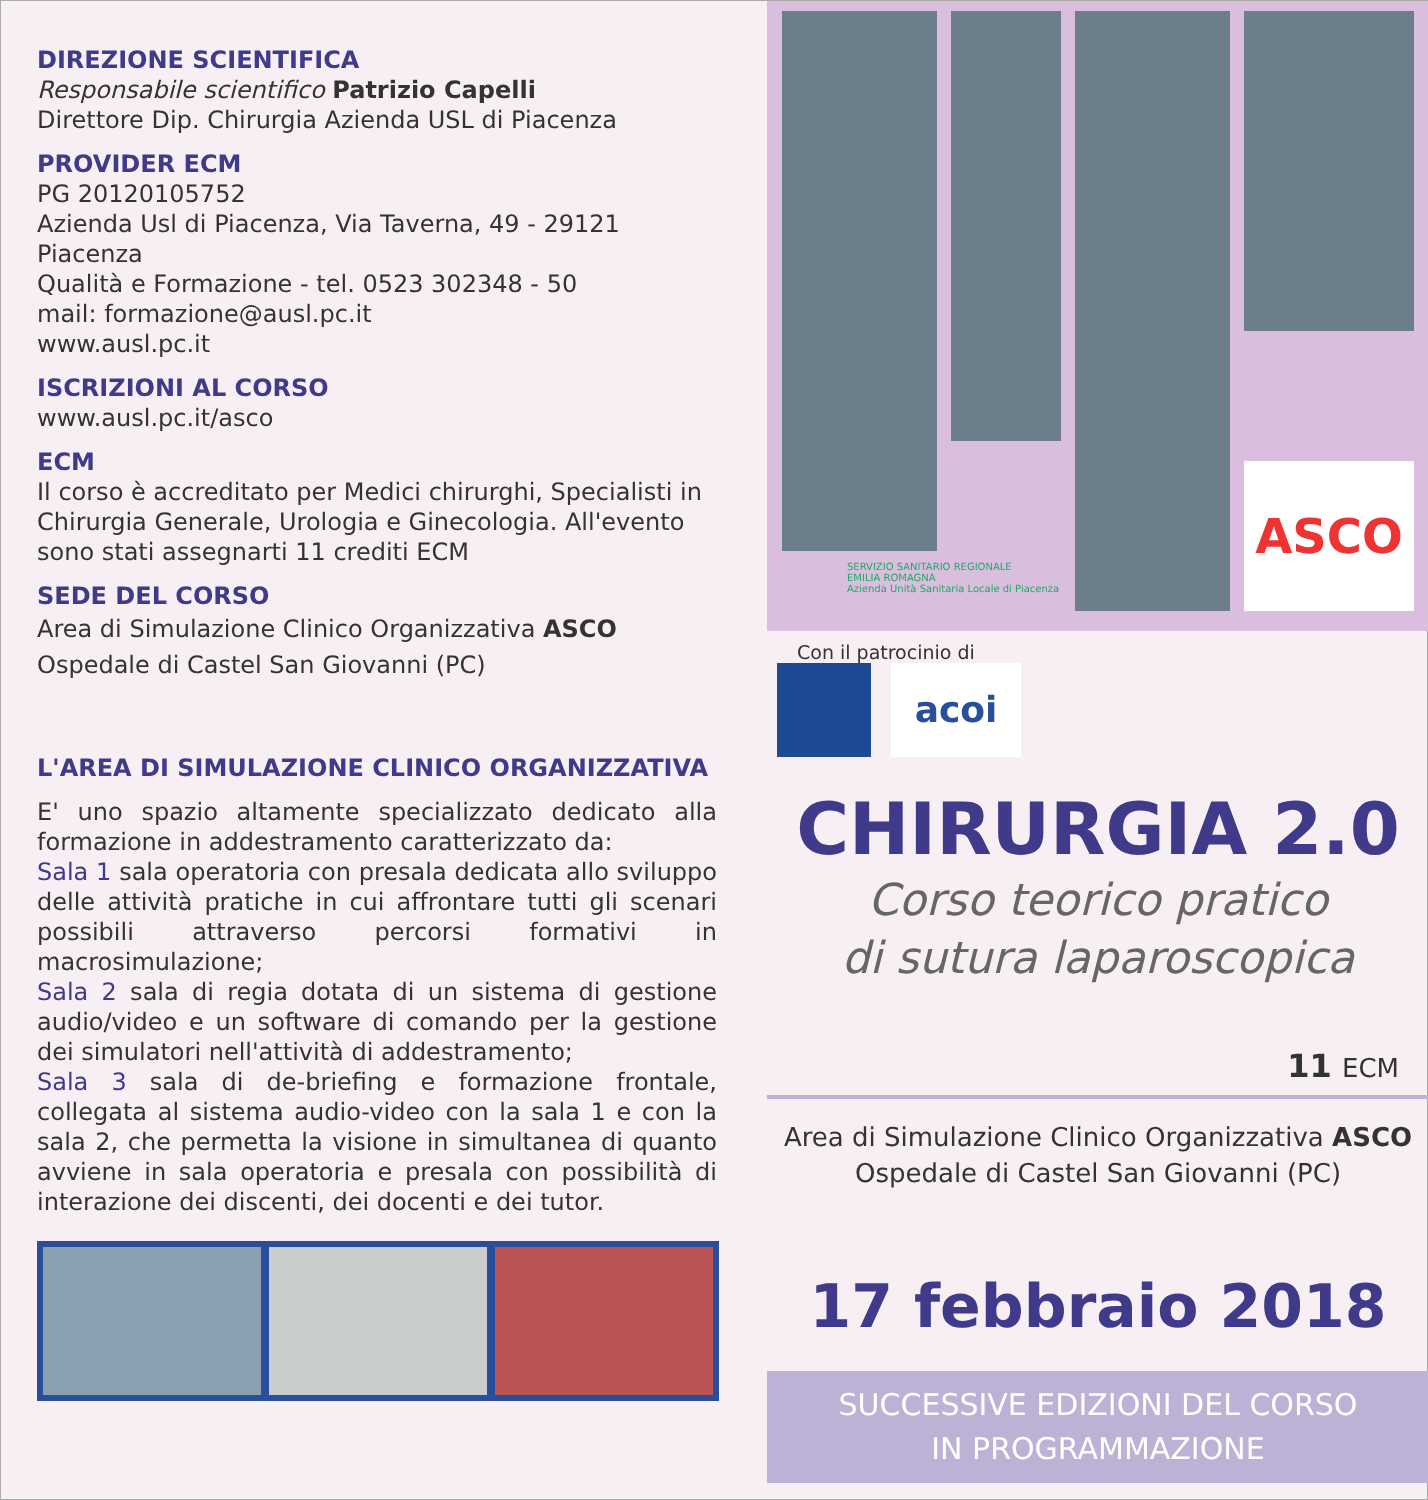DIREZIONE SCIENTIFICA
Responsabile scientifico Patrizio Capelli
Direttore Dip. Chirurgia Azienda USL di Piacenza
PROVIDER ECM
PG 20120105752
Azienda Usl di Piacenza, Via Taverna, 49 - 29121 Piacenza
Qualità e Formazione - tel. 0523 302348 - 50
mail: formazione@ausl.pc.it
www.ausl.pc.it
ISCRIZIONI AL CORSO
www.ausl.pc.it/asco
ECM
Il corso è accreditato per Medici chirurghi, Specialisti in Chirurgia Generale, Urologia e Ginecologia. All'evento sono stati assegnarti 11 crediti ECM
SEDE DEL CORSO
Area di Simulazione Clinico Organizzativa ASCO
Ospedale di Castel San Giovanni (PC)
L'AREA DI SIMULAZIONE CLINICO ORGANIZZATIVA
E' uno spazio altamente specializzato dedicato alla formazione in addestramento caratterizzato da:
Sala 1 sala operatoria con presala dedicata allo sviluppo delle attività pratiche in cui affrontare tutti gli scenari possibili attraverso percorsi formativi in macrosimulazione;
Sala 2 sala di regia dotata di un sistema di gestione audio/video e un software di comando per la gestione dei simulatori nell'attività di addestramento;
Sala 3 sala di de-briefing e formazione frontale, collegata al sistema audio-video con la sala 1 e con la sala 2, che permetta la visione in simultanea di quanto avviene in sala operatoria e presala con possibilità di interazione dei discenti, dei docenti e dei tutor.
ASCO
SERVIZIO SANITARIO REGIONALE
EMILIA ROMAGNA
Azienda Unità Sanitaria Locale di Piacenza
Con il patrocinio di
acoi
CHIRURGIA 2.0
Corso teorico pratico
di sutura laparoscopica
11 ECM
Area di Simulazione Clinico Organizzativa ASCO
Ospedale di Castel San Giovanni (PC)
17 febbraio 2018
SUCCESSIVE EDIZIONI DEL CORSO
IN PROGRAMMAZIONE